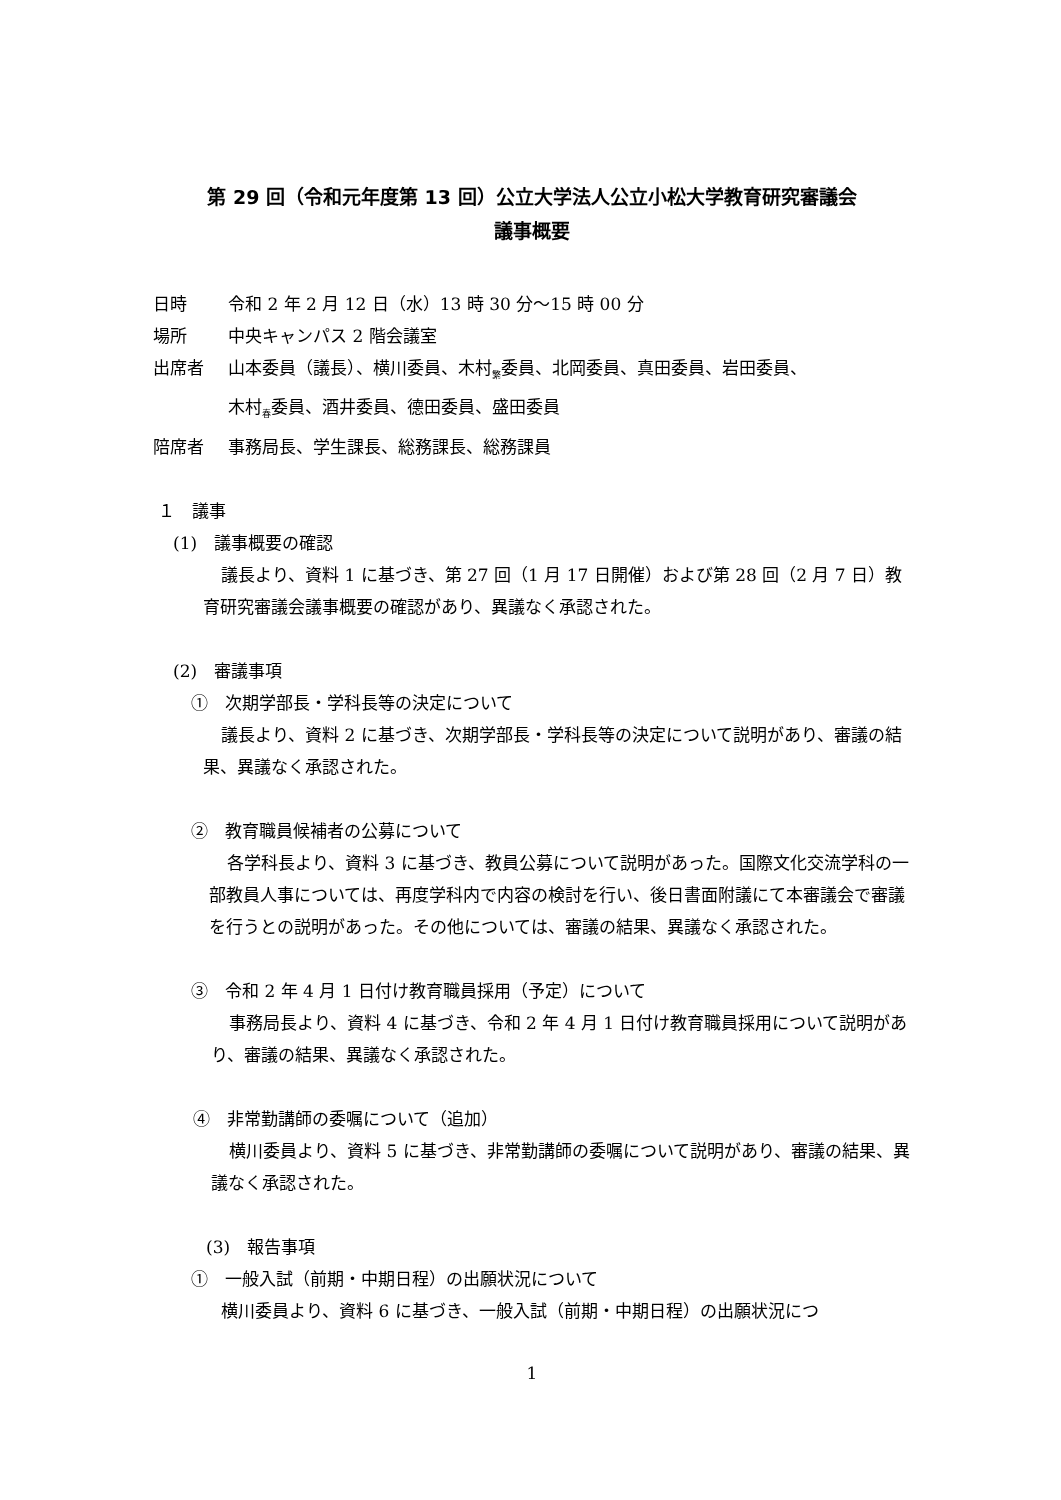第 29 回（令和元年度第 13 回）公立大学法人公立小松大学教育研究審議会
議事概要
日時 令和 2 年 2 月 12 日（水）13 時 30 分～15 時 00 分
場所 中央キャンパス 2 階会議室
出席者 山本委員（議長）、横川委員、木村<sub>繁</sub>委員、北岡委員、真田委員、岩田委員、
木村<sub>春</sub>委員、酒井委員、德田委員、盛田委員
陪席者 事務局長、学生課長、総務課長、総務課員
１　議事
(1)　議事概要の確認
議長より、資料 1 に基づき、第 27 回（1 月 17 日開催）および第 28 回（2 月 7 日）教育研究審議会議事概要の確認があり、異議なく承認された。
(2)　審議事項
①　次期学部長・学科長等の決定について
議長より、資料 2 に基づき、次期学部長・学科長等の決定について説明があり、審議の結果、異議なく承認された。
②　教育職員候補者の公募について
各学科長より、資料 3 に基づき、教員公募について説明があった。国際文化交流学科の一部教員人事については、再度学科内で内容の検討を行い、後日書面附議にて本審議会で審議を行うとの説明があった。その他については、審議の結果、異議なく承認された。
③　令和 2 年 4 月 1 日付け教育職員採用（予定）について
事務局長より、資料 4 に基づき、令和 2 年 4 月 1 日付け教育職員採用について説明があり、審議の結果、異議なく承認された。
④　非常勤講師の委嘱について（追加）
横川委員より、資料 5 に基づき、非常勤講師の委嘱について説明があり、審議の結果、異議なく承認された。
(3)　報告事項
①　一般入試（前期・中期日程）の出願状況について
横川委員より、資料 6 に基づき、一般入試（前期・中期日程）の出願状況につ
1